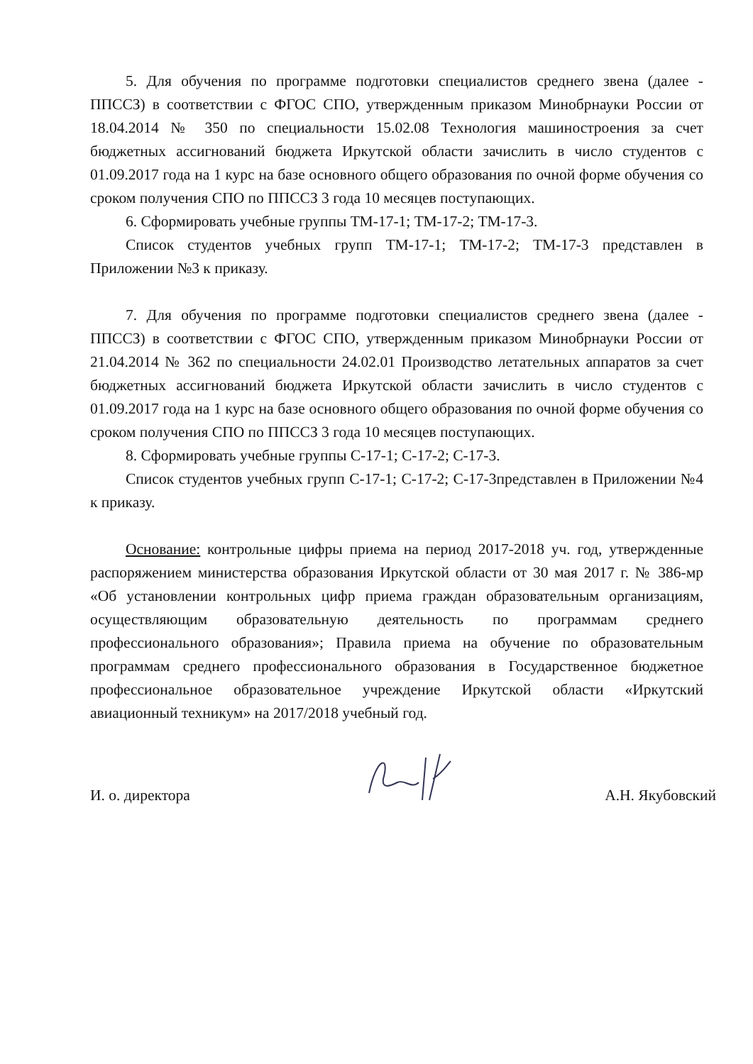5. Для обучения по программе подготовки специалистов среднего звена (далее - ППССЗ) в соответствии с ФГОС СПО, утвержденным приказом Минобрнауки России от 18.04.2014 № 350 по специальности 15.02.08 Технология машиностроения за счет бюджетных ассигнований бюджета Иркутской области зачислить в число студентов с 01.09.2017 года на 1 курс на базе основного общего образования по очной форме обучения со сроком получения СПО по ППССЗ 3 года 10 месяцев поступающих.
6. Сформировать учебные группы ТМ-17-1; ТМ-17-2; ТМ-17-3.
Список студентов учебных групп ТМ-17-1; ТМ-17-2; ТМ-17-3 представлен в Приложении №3 к приказу.
7. Для обучения по программе подготовки специалистов среднего звена (далее - ППССЗ) в соответствии с ФГОС СПО, утвержденным приказом Минобрнауки России от 21.04.2014 № 362 по специальности 24.02.01 Производство летательных аппаратов за счет бюджетных ассигнований бюджета Иркутской области зачислить в число студентов с 01.09.2017 года на 1 курс на базе основного общего образования по очной форме обучения со сроком получения СПО по ППССЗ 3 года 10 месяцев поступающих.
8. Сформировать учебные группы С-17-1; С-17-2; С-17-3.
Список студентов учебных групп С-17-1; С-17-2; С-17-3представлен в Приложении №4 к приказу.
Основание: контрольные цифры приема на период 2017-2018 уч. год, утвержденные распоряжением министерства образования Иркутской области от 30 мая 2017 г. № 386-мр «Об установлении контрольных цифр приема граждан образовательным организациям, осуществляющим образовательную деятельность по программам среднего профессионального образования»; Правила приема на обучение по образовательным программам среднего профессионального образования в Государственное бюджетное профессиональное образовательное учреждение Иркутской области «Иркутский авиационный техникум» на 2017/2018 учебный год.
И. о. директора А.Н. Якубовский